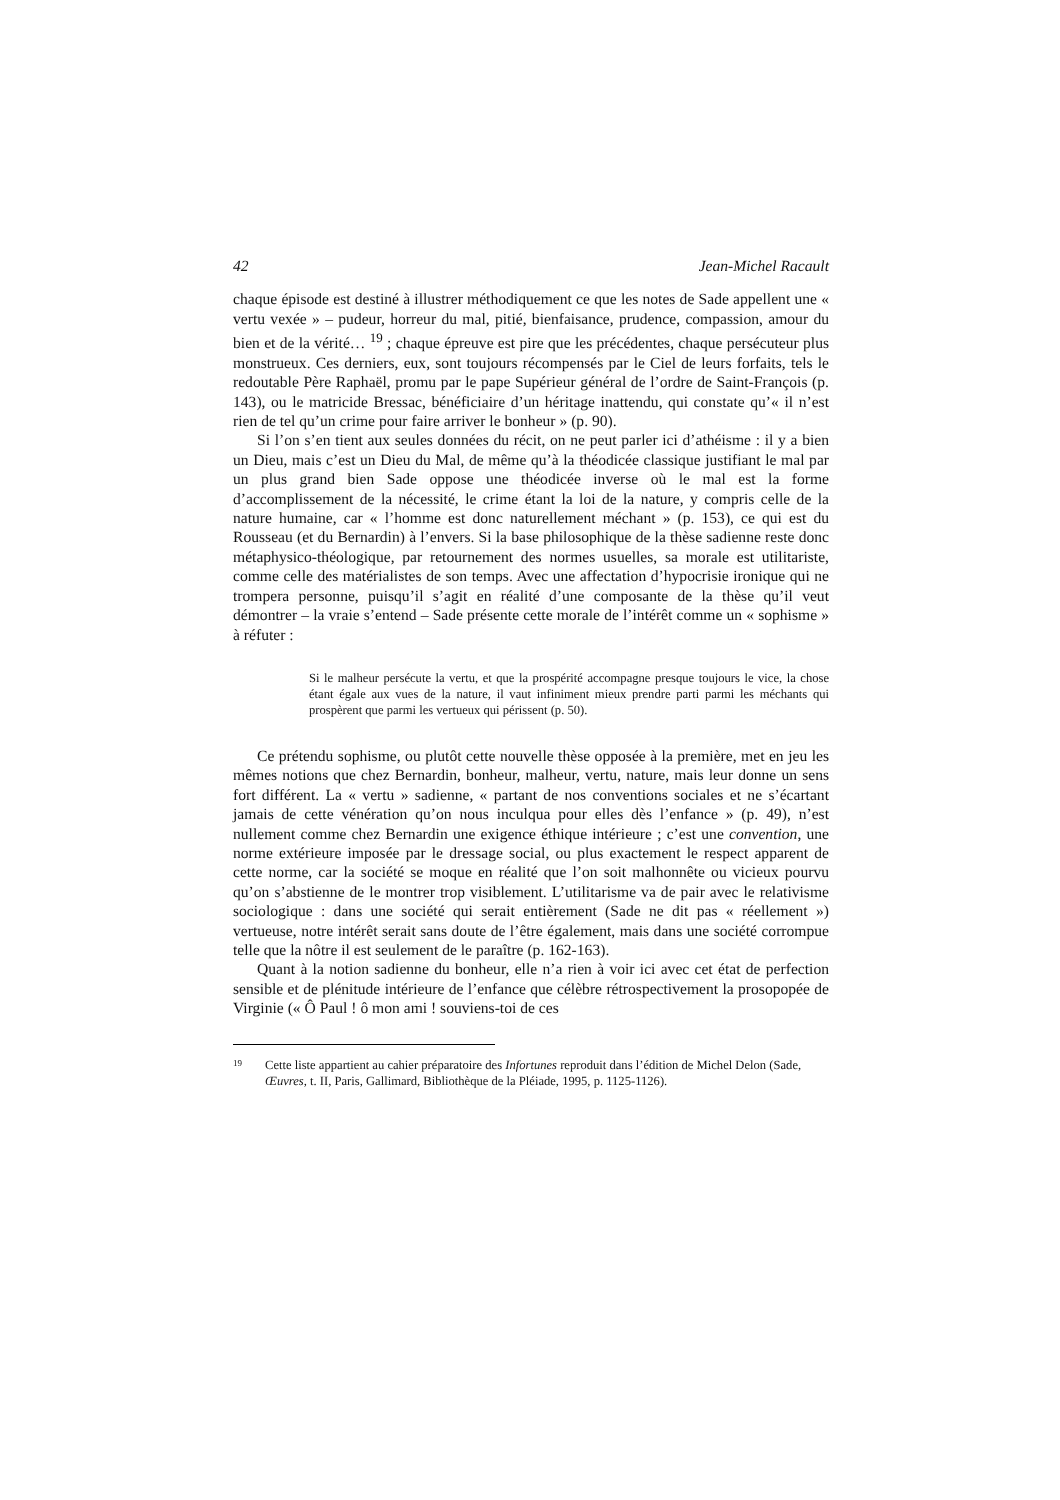42 Jean-Michel Racault
chaque épisode est destiné à illustrer méthodiquement ce que les notes de Sade appellent une « vertu vexée » – pudeur, horreur du mal, pitié, bienfaisance, prudence, compassion, amour du bien et de la vérité… <sup>19</sup> ; chaque épreuve est pire que les précédentes, chaque persécuteur plus monstrueux. Ces derniers, eux, sont toujours récompensés par le Ciel de leurs forfaits, tels le redoutable Père Raphaël, promu par le pape Supérieur général de l’ordre de Saint-François (p. 143), ou le matricide Bressac, bénéficiaire d’un héritage inattendu, qui constate qu’« il n’est rien de tel qu’un crime pour faire arriver le bonheur » (p. 90).
Si l’on s’en tient aux seules données du récit, on ne peut parler ici d’athéisme : il y a bien un Dieu, mais c’est un Dieu du Mal, de même qu’à la théodicée classique justifiant le mal par un plus grand bien Sade oppose une théodicée inverse où le mal est la forme d’accomplissement de la nécessité, le crime étant la loi de la nature, y compris celle de la nature humaine, car « l’homme est donc naturellement méchant » (p. 153), ce qui est du Rousseau (et du Bernardin) à l’envers. Si la base philosophique de la thèse sadienne reste donc métaphysico-théologique, par retournement des normes usuelles, sa morale est utilitariste, comme celle des matérialistes de son temps. Avec une affectation d’hypocrisie ironique qui ne trompera personne, puisqu’il s’agit en réalité d’une composante de la thèse qu’il veut démontrer – la vraie s’entend – Sade présente cette morale de l’intérêt comme un « sophisme » à réfuter :
Si le malheur persécute la vertu, et que la prospérité accompagne presque toujours le vice, la chose étant égale aux vues de la nature, il vaut infiniment mieux prendre parti parmi les méchants qui prospèrent que parmi les vertueux qui périssent (p. 50).
Ce prétendu sophisme, ou plutôt cette nouvelle thèse opposée à la première, met en jeu les mêmes notions que chez Bernardin, bonheur, malheur, vertu, nature, mais leur donne un sens fort différent. La « vertu » sadienne, « partant de nos conventions sociales et ne s’écartant jamais de cette vénération qu’on nous inculqua pour elles dès l’enfance » (p. 49), n’est nullement comme chez Bernardin une exigence éthique intérieure ; c’est une convention, une norme extérieure imposée par le dressage social, ou plus exactement le respect apparent de cette norme, car la société se moque en réalité que l’on soit malhonnête ou vicieux pourvu qu’on s’abstienne de le montrer trop visiblement. L’utilitarisme va de pair avec le relativisme sociologique : dans une société qui serait entièrement (Sade ne dit pas « réellement ») vertueuse, notre intérêt serait sans doute de l’être également, mais dans une société corrompue telle que la nôtre il est seulement de le paraître (p. 162-163).
Quant à la notion sadienne du bonheur, elle n’a rien à voir ici avec cet état de perfection sensible et de plénitude intérieure de l’enfance que célèbre rétrospectivement la prosopopée de Virginie (« Ô Paul ! ô mon ami ! souviens-toi de ces
19 Cette liste appartient au cahier préparatoire des Infortunes reproduit dans l’édition de Michel Delon (Sade, Œuvres, t. II, Paris, Gallimard, Bibliothèque de la Pléiade, 1995, p. 1125-1126).